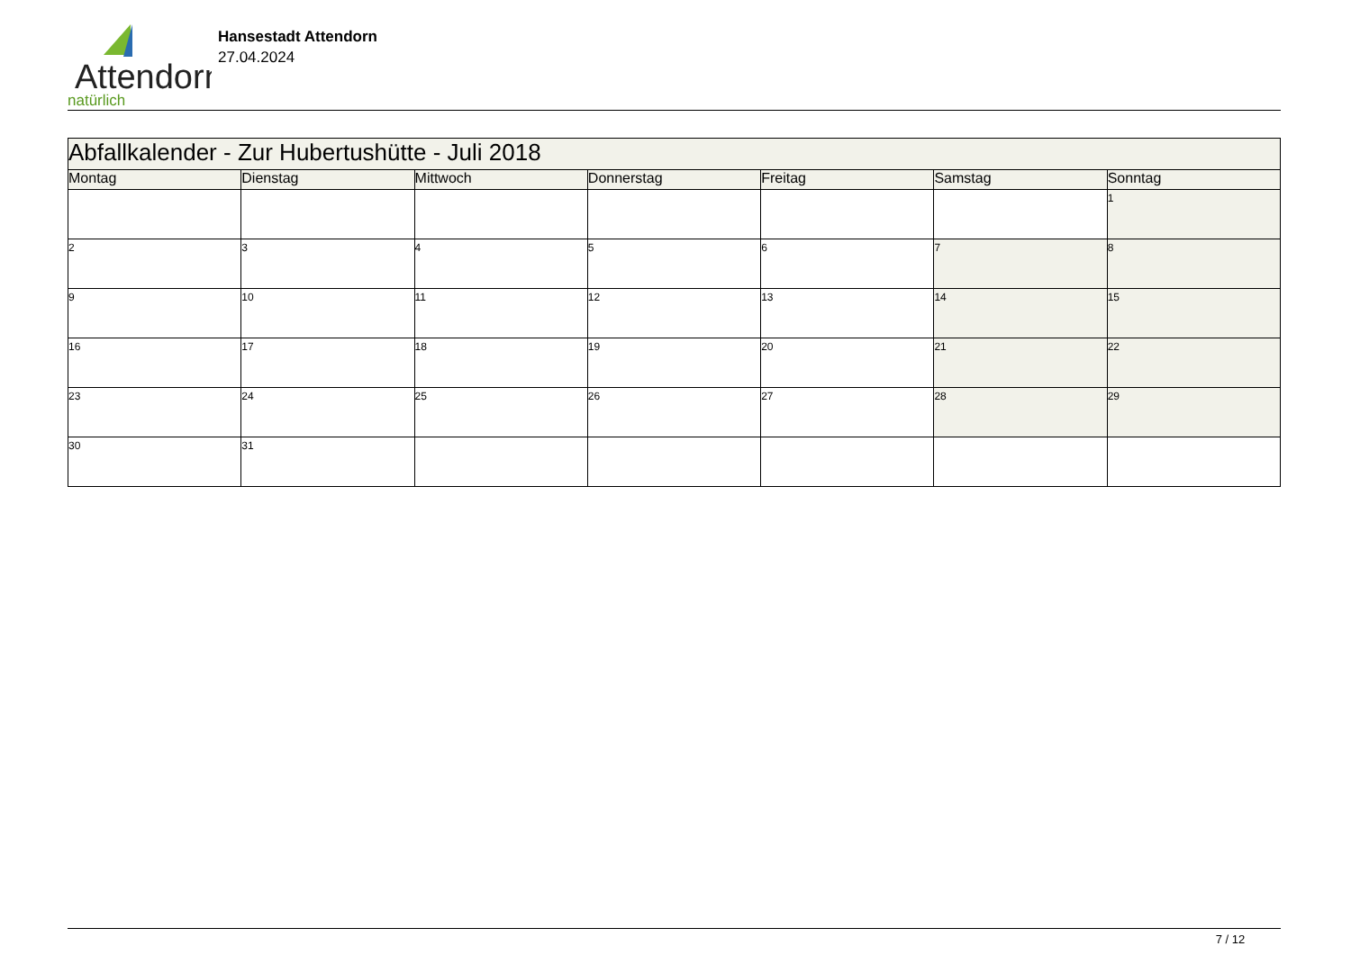Attendorn
natürlich
Hansestadt Attendorn
27.04.2024
| Abfallkalender - Zur Hubertushütte - Juli 2018 | | | | | | |
| --- | --- | --- | --- | --- | --- | --- |
| Montag | Dienstag | Mittwoch | Donnerstag | Freitag | Samstag | Sonntag |
| | | | | | | 1 |
| 2 | 3 | 4 | 5 | 6 | 7 | 8 |
| 9 | 10 | 11 | 12 | 13 | 14 | 15 |
| 16 | 17 | 18 | 19 | 20 | 21 | 22 |
| 23 | 24 | 25 | 26 | 27 | 28 | 29 |
| 30 | 31 | | | | | |
7 / 12